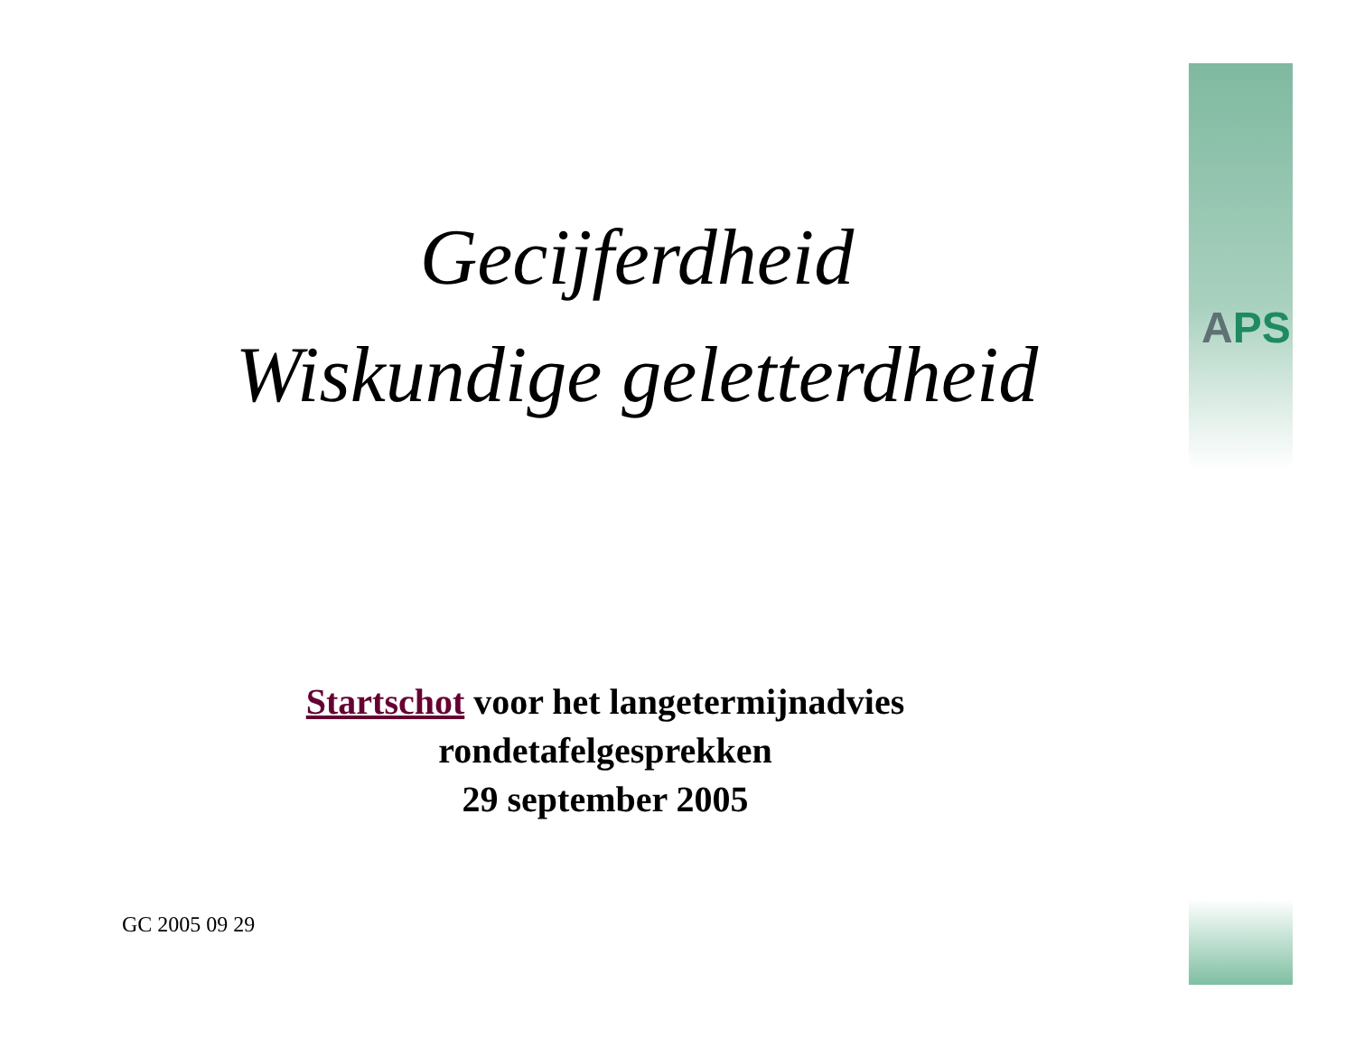APS
Gecijferdheid
Wiskundige geletterdheid
Startschot voor het langetermijnadvies
rondetafelgesprekken
29 september 2005
GC 2005 09 29